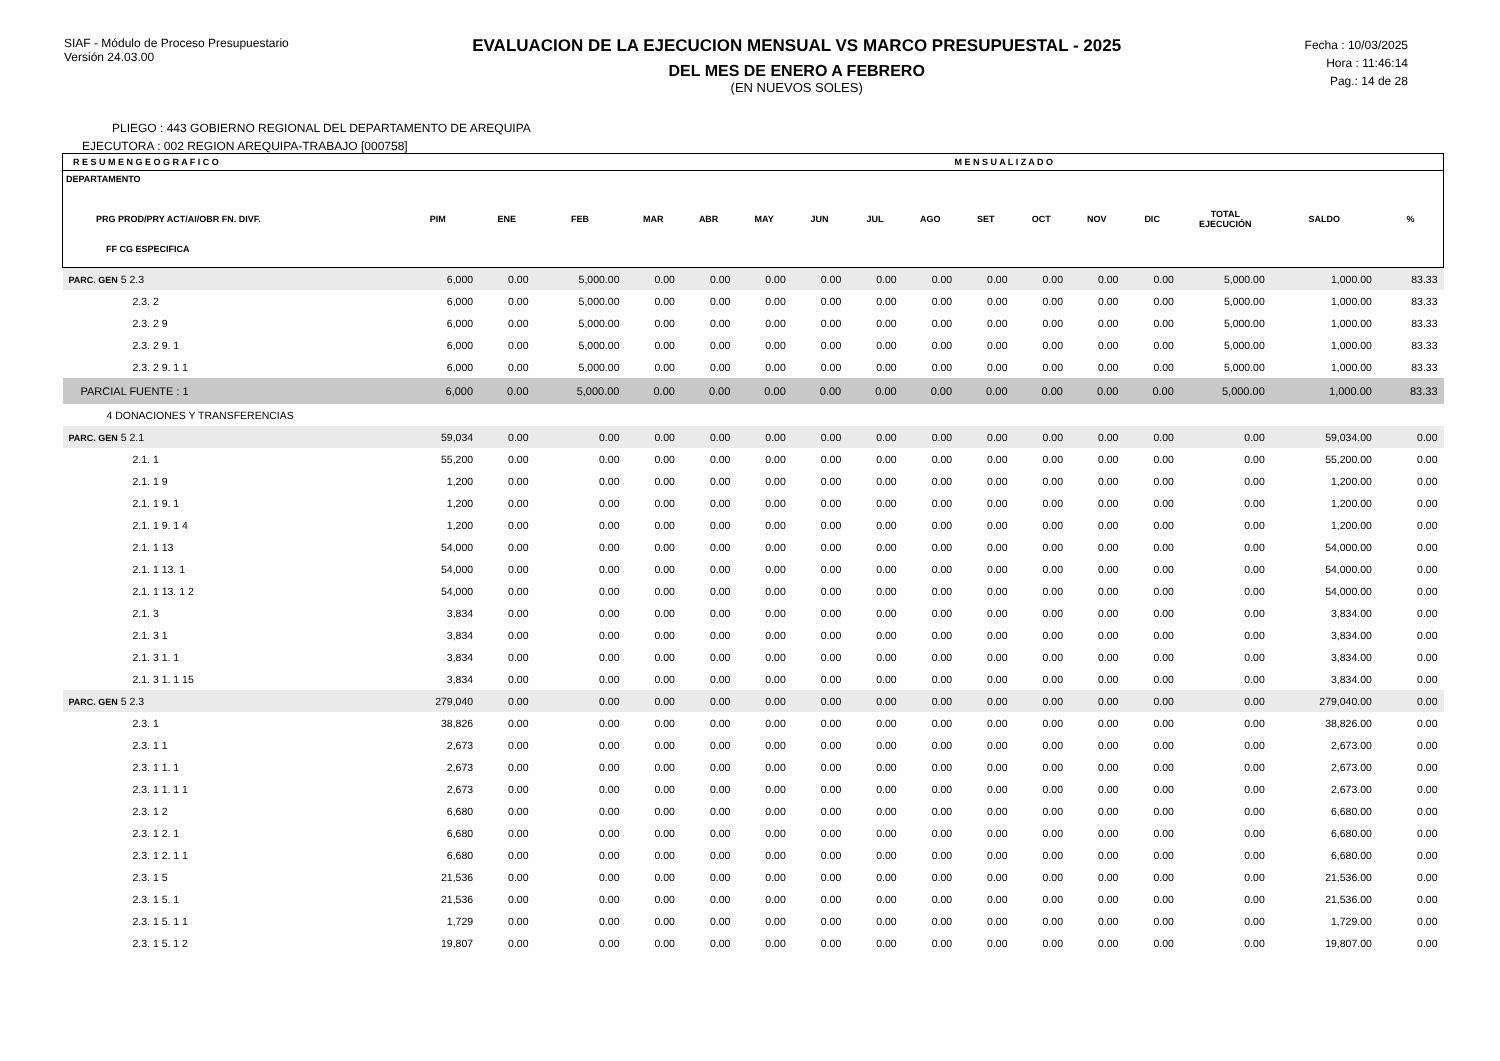SIAF - Módulo de Proceso Presupuestario
Versión 24.03.00
EVALUACION DE LA EJECUCION MENSUAL VS MARCO PRESUPUESTAL - 2025
DEL MES DE ENERO A FEBRERO
(EN NUEVOS SOLES)
Fecha : 10/03/2025
Hora : 11:46:14
Pag.: 14 de 28
PLIEGO : 443 GOBIERNO REGIONAL DEL DEPARTAMENTO DE AREQUIPA
EJECUTORA : 002 REGION AREQUIPA-TRABAJO [000758]
| R E S U M E N G E O G R A F I C O | | | M E N S U A L I Z A D O | | | | | | | | | | | | | |
| --- | --- | --- | --- | --- | --- | --- | --- | --- | --- | --- | --- | --- | --- | --- | --- | --- |
| DEPARTAMENTO PRG PROD/PRY ACT/AI/OBR FN. DIVF. FF CG ESPECIFICA | PIM | ENE | FEB | MAR | ABR | MAY | JUN | JUL | AGO | SET | OCT | NOV | DIC | TOTAL EJECUCIÓN | SALDO | % |
| PARC. GEN 5 2.3 | 6,000 | 0.00 | 5,000.00 | 0.00 | 0.00 | 0.00 | 0.00 | 0.00 | 0.00 | 0.00 | 0.00 | 0.00 | 0.00 | 5,000.00 | 1,000.00 | 83.33 |
| 2.3. 2 | 6,000 | 0.00 | 5,000.00 | 0.00 | 0.00 | 0.00 | 0.00 | 0.00 | 0.00 | 0.00 | 0.00 | 0.00 | 0.00 | 5,000.00 | 1,000.00 | 83.33 |
| 2.3. 2 9 | 6,000 | 0.00 | 5,000.00 | 0.00 | 0.00 | 0.00 | 0.00 | 0.00 | 0.00 | 0.00 | 0.00 | 0.00 | 0.00 | 5,000.00 | 1,000.00 | 83.33 |
| 2.3. 2 9. 1 | 6,000 | 0.00 | 5,000.00 | 0.00 | 0.00 | 0.00 | 0.00 | 0.00 | 0.00 | 0.00 | 0.00 | 0.00 | 0.00 | 5,000.00 | 1,000.00 | 83.33 |
| 2.3. 2 9. 1 1 | 6,000 | 0.00 | 5,000.00 | 0.00 | 0.00 | 0.00 | 0.00 | 0.00 | 0.00 | 0.00 | 0.00 | 0.00 | 0.00 | 5,000.00 | 1,000.00 | 83.33 |
| PARCIAL FUENTE : 1 | 6,000 | 0.00 | 5,000.00 | 0.00 | 0.00 | 0.00 | 0.00 | 0.00 | 0.00 | 0.00 | 0.00 | 0.00 | 0.00 | 5,000.00 | 1,000.00 | 83.33 |
| 4 DONACIONES Y TRANSFERENCIAS | | | | | | | | | | | | | | | | |
| PARC. GEN 5 2.1 | 59,034 | 0.00 | 0.00 | 0.00 | 0.00 | 0.00 | 0.00 | 0.00 | 0.00 | 0.00 | 0.00 | 0.00 | 0.00 | 0.00 | 59,034.00 | 0.00 |
| 2.1. 1 | 55,200 | 0.00 | 0.00 | 0.00 | 0.00 | 0.00 | 0.00 | 0.00 | 0.00 | 0.00 | 0.00 | 0.00 | 0.00 | 0.00 | 55,200.00 | 0.00 |
| 2.1. 1 9 | 1,200 | 0.00 | 0.00 | 0.00 | 0.00 | 0.00 | 0.00 | 0.00 | 0.00 | 0.00 | 0.00 | 0.00 | 0.00 | 0.00 | 1,200.00 | 0.00 |
| 2.1. 1 9. 1 | 1,200 | 0.00 | 0.00 | 0.00 | 0.00 | 0.00 | 0.00 | 0.00 | 0.00 | 0.00 | 0.00 | 0.00 | 0.00 | 0.00 | 1,200.00 | 0.00 |
| 2.1. 1 9. 1 4 | 1,200 | 0.00 | 0.00 | 0.00 | 0.00 | 0.00 | 0.00 | 0.00 | 0.00 | 0.00 | 0.00 | 0.00 | 0.00 | 0.00 | 1,200.00 | 0.00 |
| 2.1. 1 13 | 54,000 | 0.00 | 0.00 | 0.00 | 0.00 | 0.00 | 0.00 | 0.00 | 0.00 | 0.00 | 0.00 | 0.00 | 0.00 | 0.00 | 54,000.00 | 0.00 |
| 2.1. 1 13. 1 | 54,000 | 0.00 | 0.00 | 0.00 | 0.00 | 0.00 | 0.00 | 0.00 | 0.00 | 0.00 | 0.00 | 0.00 | 0.00 | 0.00 | 54,000.00 | 0.00 |
| 2.1. 1 13. 1 2 | 54,000 | 0.00 | 0.00 | 0.00 | 0.00 | 0.00 | 0.00 | 0.00 | 0.00 | 0.00 | 0.00 | 0.00 | 0.00 | 0.00 | 54,000.00 | 0.00 |
| 2.1. 3 | 3,834 | 0.00 | 0.00 | 0.00 | 0.00 | 0.00 | 0.00 | 0.00 | 0.00 | 0.00 | 0.00 | 0.00 | 0.00 | 0.00 | 3,834.00 | 0.00 |
| 2.1. 3 1 | 3,834 | 0.00 | 0.00 | 0.00 | 0.00 | 0.00 | 0.00 | 0.00 | 0.00 | 0.00 | 0.00 | 0.00 | 0.00 | 0.00 | 3,834.00 | 0.00 |
| 2.1. 3 1. 1 | 3,834 | 0.00 | 0.00 | 0.00 | 0.00 | 0.00 | 0.00 | 0.00 | 0.00 | 0.00 | 0.00 | 0.00 | 0.00 | 0.00 | 3,834.00 | 0.00 |
| 2.1. 3 1. 1 15 | 3,834 | 0.00 | 0.00 | 0.00 | 0.00 | 0.00 | 0.00 | 0.00 | 0.00 | 0.00 | 0.00 | 0.00 | 0.00 | 0.00 | 3,834.00 | 0.00 |
| PARC. GEN 5 2.3 | 279,040 | 0.00 | 0.00 | 0.00 | 0.00 | 0.00 | 0.00 | 0.00 | 0.00 | 0.00 | 0.00 | 0.00 | 0.00 | 0.00 | 279,040.00 | 0.00 |
| 2.3. 1 | 38,826 | 0.00 | 0.00 | 0.00 | 0.00 | 0.00 | 0.00 | 0.00 | 0.00 | 0.00 | 0.00 | 0.00 | 0.00 | 0.00 | 38,826.00 | 0.00 |
| 2.3. 1 1 | 2,673 | 0.00 | 0.00 | 0.00 | 0.00 | 0.00 | 0.00 | 0.00 | 0.00 | 0.00 | 0.00 | 0.00 | 0.00 | 0.00 | 2,673.00 | 0.00 |
| 2.3. 1 1. 1 | 2,673 | 0.00 | 0.00 | 0.00 | 0.00 | 0.00 | 0.00 | 0.00 | 0.00 | 0.00 | 0.00 | 0.00 | 0.00 | 0.00 | 2,673.00 | 0.00 |
| 2.3. 1 1. 1 1 | 2,673 | 0.00 | 0.00 | 0.00 | 0.00 | 0.00 | 0.00 | 0.00 | 0.00 | 0.00 | 0.00 | 0.00 | 0.00 | 0.00 | 2,673.00 | 0.00 |
| 2.3. 1 2 | 6,680 | 0.00 | 0.00 | 0.00 | 0.00 | 0.00 | 0.00 | 0.00 | 0.00 | 0.00 | 0.00 | 0.00 | 0.00 | 0.00 | 6,680.00 | 0.00 |
| 2.3. 1 2. 1 | 6,680 | 0.00 | 0.00 | 0.00 | 0.00 | 0.00 | 0.00 | 0.00 | 0.00 | 0.00 | 0.00 | 0.00 | 0.00 | 0.00 | 6,680.00 | 0.00 |
| 2.3. 1 2. 1 1 | 6,680 | 0.00 | 0.00 | 0.00 | 0.00 | 0.00 | 0.00 | 0.00 | 0.00 | 0.00 | 0.00 | 0.00 | 0.00 | 0.00 | 6,680.00 | 0.00 |
| 2.3. 1 5 | 21,536 | 0.00 | 0.00 | 0.00 | 0.00 | 0.00 | 0.00 | 0.00 | 0.00 | 0.00 | 0.00 | 0.00 | 0.00 | 0.00 | 21,536.00 | 0.00 |
| 2.3. 1 5. 1 | 21,536 | 0.00 | 0.00 | 0.00 | 0.00 | 0.00 | 0.00 | 0.00 | 0.00 | 0.00 | 0.00 | 0.00 | 0.00 | 0.00 | 21,536.00 | 0.00 |
| 2.3. 1 5. 1 1 | 1,729 | 0.00 | 0.00 | 0.00 | 0.00 | 0.00 | 0.00 | 0.00 | 0.00 | 0.00 | 0.00 | 0.00 | 0.00 | 0.00 | 1,729.00 | 0.00 |
| 2.3. 1 5. 1 2 | 19,807 | 0.00 | 0.00 | 0.00 | 0.00 | 0.00 | 0.00 | 0.00 | 0.00 | 0.00 | 0.00 | 0.00 | 0.00 | 0.00 | 19,807.00 | 0.00 |